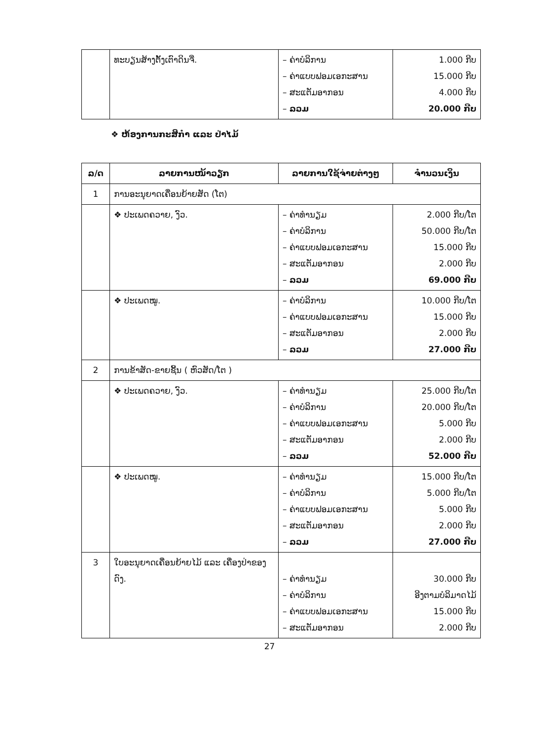| | ທະບຽນສ້າງຕັ້ງເຕົາດິນຈີ່. | – ຄ່າບໍລິການ – ຄ່າແບບຟອມເອກະສານ – ສະແຕັມອາກອນ – ລວມ | 1.000 ກີບ 15.000 ກີບ 4.000 ກີບ 20.000 ກີບ |
❖ ຫ້ອງການກະສິກຳ ແລະ ປ່າໄມ້
| ລ/ດ | ລາຍການໜ້າວຽກ | ລາຍການໃຊ້ຈ່າຍຕ່າງໆ | ຈຳນວນເງິນ |
| --- | --- | --- | --- |
| 1 | ການອະນຸຍາດເຄື່ອນຍ້າຍສັດ (ໂຕ) | | |
| | ❖ ປະເພດຄວາຍ, ງົວ. | – ຄ່າທຳນຽມ – ຄ່າບໍລິການ – ຄ່າແບບຟອມເອກະສານ – ສະແຕັມອາກອນ – ລວມ | 2.000 ກີບ/ໂຕ 50.000 ກີບ/ໂຕ 15.000 ກີບ 2.000 ກີບ 69.000 ກີບ |
| | ❖ ປະເພດໝູ. | – ຄ່າບໍລິການ – ຄ່າແບບຟອມເອກະສານ – ສະແຕັມອາກອນ – ລວມ | 10.000 ກີບ/ໂຕ 15.000 ກີບ 2.000 ກີບ 27.000 ກີບ |
| 2 | ການຂ້າສັດ-ຂາຍຊີ້ນ ( ຫົວສັດ/ໂຕ ) | | |
| | ❖ ປະເພດຄວາຍ, ງົວ. | – ຄ່າທຳນຽມ – ຄ່າບໍລິການ – ຄ່າແບບຟອມເອກະສານ – ສະແຕັມອາກອນ – ລວມ | 25.000 ກີບ/ໂຕ 20.000 ກີບ/ໂຕ 5.000 ກີບ 2.000 ກີບ 52.000 ກີບ |
| | ❖ ປະເພດໝູ. | – ຄ່າທຳນຽມ – ຄ່າບໍລິການ – ຄ່າແບບຟອມເອກະສານ – ສະແຕັມອາກອນ – ລວມ | 15.000 ກີບ/ໂຕ 5.000 ກີບ/ໂຕ 5.000 ກີບ 2.000 ກີບ 27.000 ກີບ |
| 3 | ໃບອະນຸຍາດເຄື່ອນຍ້າຍໄມ້ ແລະ ເຄື່ອງປ່າຂອງດົງ. | – ຄ່າທຳນຽມ – ຄ່າບໍລິການ – ຄ່າແບບຟອມເອກະສານ – ສະແຕັມອາກອນ | 30.000 ກີບ ອີງຕາມບໍລິມາດໄມ້ 15.000 ກີບ 2.000 ກີບ |
27